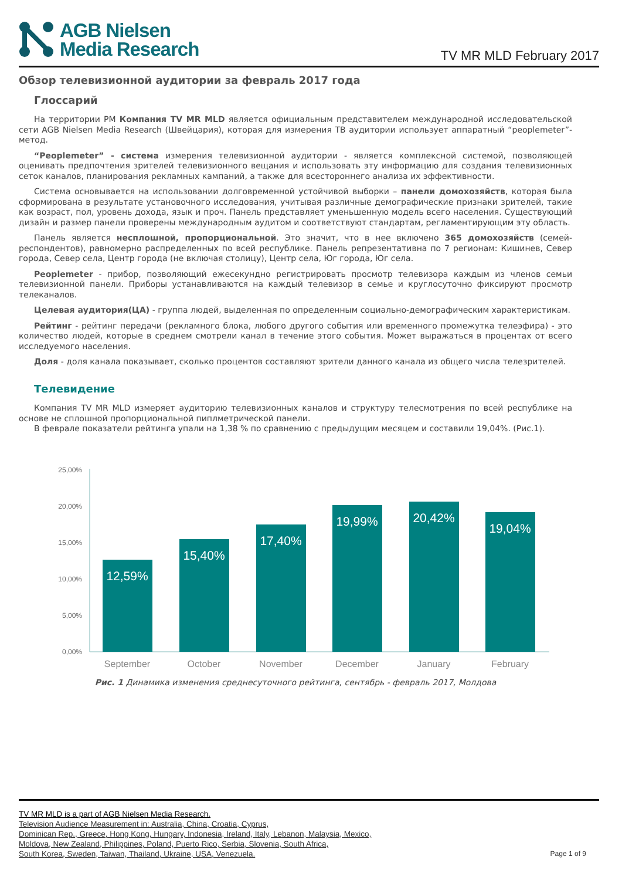AGB Nielsen
Media Research
TV MR MLD February 2017
Обзор телевизионной аудитории за февраль 2017 года
Глоссарий
На территории РМ Компания TV MR MLD является официальным представителем международной исследовательской сети AGB Nielsen Media Research (Швейцария), которая для измерения ТВ аудитории использует аппаратный “peoplemeter”-метод.
“Peoplemeter” - система измерения телевизионной аудитории - является комплексной системой, позволяющей оценивать предпочтения зрителей телевизионного вещания и использовать эту информацию для создания телевизионных сеток каналов, планирования рекламных кампаний, а также для всестороннего анализа их эффективности.
Система основывается на использовании долговременной устойчивой выборки – панели домохозяйств, которая была сформирована в результате установочного исследования, учитывая различные демографические признаки зрителей, такие как возраст, пол, уровень дохода, язык и проч. Панель представляет уменьшенную модель всего населения. Существующий дизайн и размер панели проверены международным аудитом и соответствуют стандартам, регламентирующим эту область.
Панель является несплошной, пропорциональной. Это значит, что в нее включено 365 домохозяйств (семей-респондентов), равномерно распределенных по всей республике. Панель репрезентативна по 7 регионам: Кишинев, Север города, Север села, Центр города (не включая столицу), Центр села, Юг города, Юг села.
Peoplemeter - прибор, позволяющий ежесекундно регистрировать просмотр телевизора каждым из членов семьи телевизионной панели. Приборы устанавливаются на каждый телевизор в семье и круглосуточно фиксируют просмотр телеканалов.
Целевая аудитория(ЦА) - группа людей, выделенная по определенным социально-демографическим характеристикам.
Рейтинг - рейтинг передачи (рекламного блока, любого другого события или временного промежутка телеэфира) - это количество людей, которые в среднем смотрели канал в течение этого события. Может выражаться в процентах от всего исследуемого населения.
Доля - доля канала показывает, сколько процентов составляют зрители данного канала из общего числа телезрителей.
Телевидение
Компания TV MR MLD измеряет аудиторию телевизионных каналов и структуру телесмотрения по всей республике на основе не сплошной пропорциональной пиплметрической панели.
В феврале показатели рейтинга упали на 1,38 % по сравнению с предыдущим месяцем и составили 19,04%. (Рис.1).
25,00%
20,00%
15,00%
10,00%
5,00%
0,00%
12,59%
15,40%
17,40%
19,99%
20,42%
19,04%
September
October
November
December
January
February
Рис. 1 Динамика изменения среднесуточного рейтинга, сентябрь - февраль 2017, Молдова
TV MR MLD is a part of AGB Nielsen Media Research.
Television Audience Measurement in: Australia, China, Croatia, Cyprus,
Dominican Rep., Greece, Hong Kong, Hungary, Indonesia, Ireland, Italy, Lebanon, Malaysia, Mexico,
Moldova, New Zealand, Philippines, Poland, Puerto Rico, Serbia, Slovenia, South Africa,
South Korea, Sweden, Taiwan, Thailand, Ukraine, USA, Venezuela.
Page 1 of 9